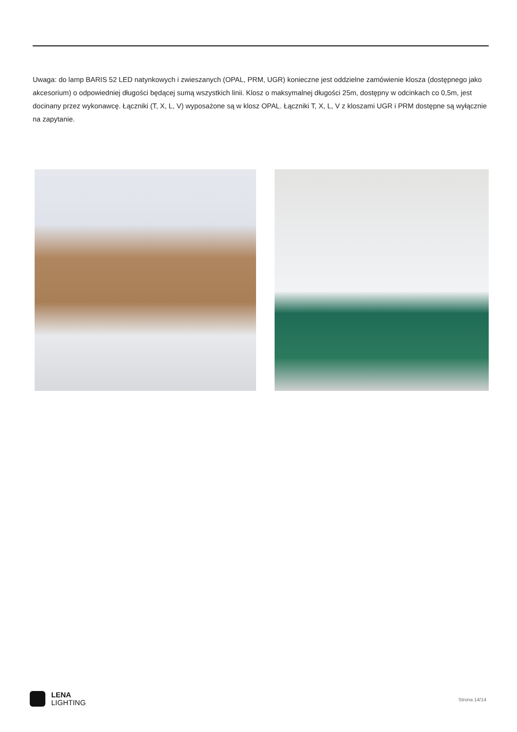Uwaga: do lamp BARIS 52 LED natynkowych i zwieszanych (OPAL, PRM, UGR) konieczne jest oddzielne zamówienie klosza (dostępnego jako akcesorium) o odpowiedniej długości będącej sumą wszystkich linii. Klosz o maksymalnej długości 25m, dostępny w odcinkach co 0,5m, jest docinany przez wykonawcę. Łączniki (T, X, L, V) wyposażone są w klosz OPAL. Łączniki T, X, L, V z kloszami UGR i PRM dostępne są wyłącznie na zapytanie.
LENA
LIGHTING
Strona 14/14